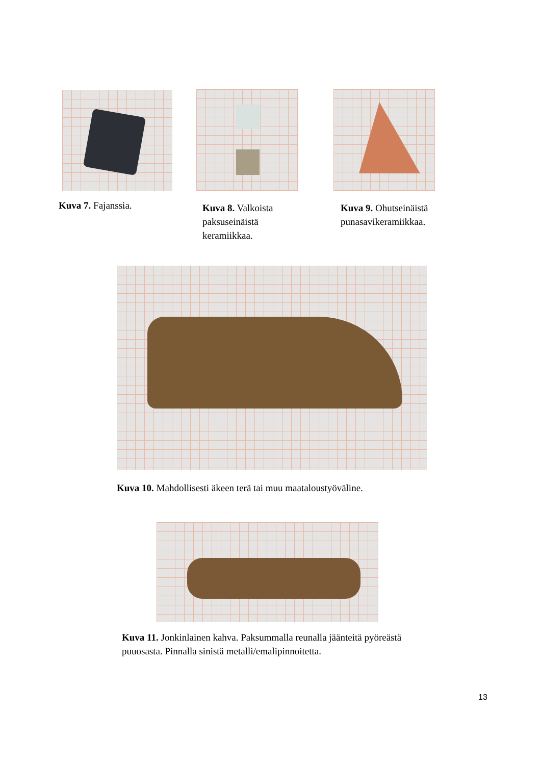Kuva 7. Fajanssia.
Kuva 8. Valkoista paksuseinäistä keramiikkaa.
Kuva 9. Ohutseinäistä punasavikeramiikkaa.
Kuva 10. Mahdollisesti äkeen terä tai muu maataloustyöväline.
Kuva 11. Jonkinlainen kahva. Paksummalla reunalla jäänteitä pyöreästä puuosasta. Pinnalla sinistä metalli/emalipinnoitetta.
13